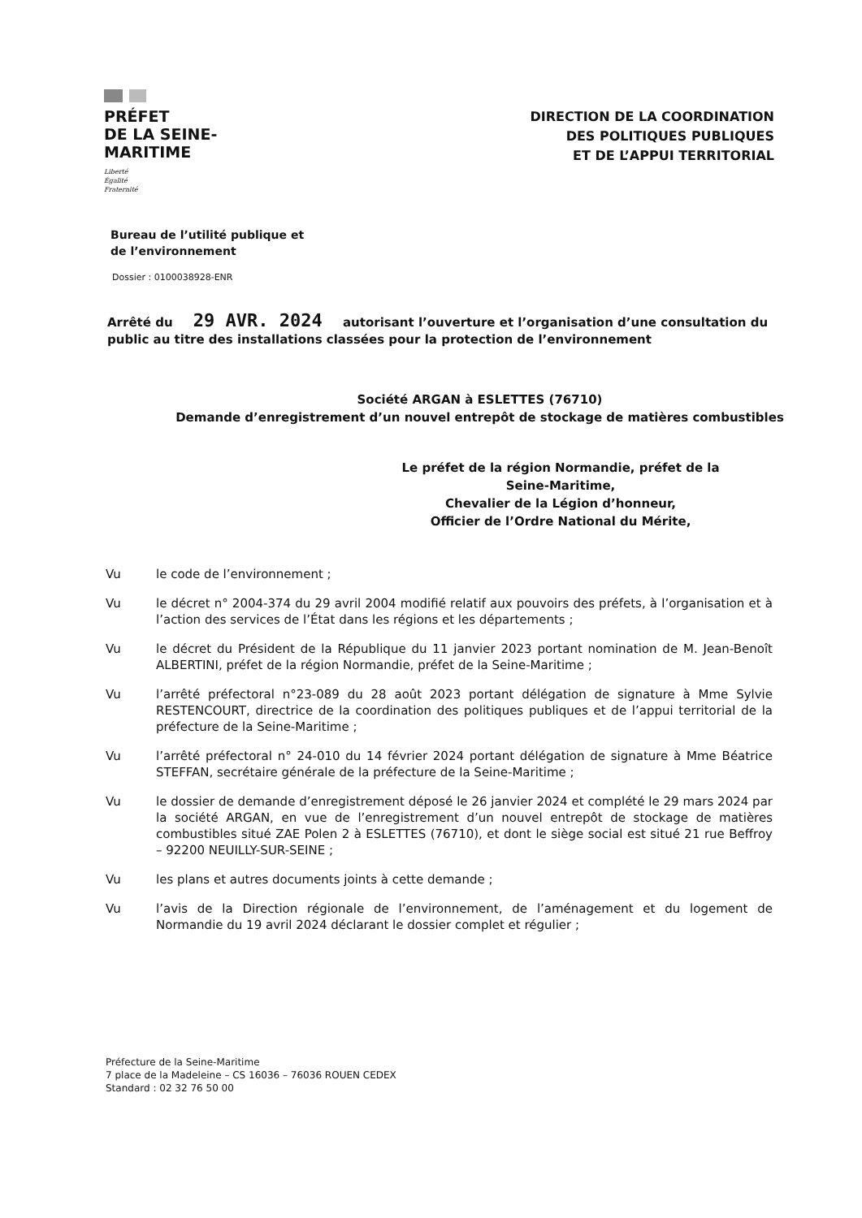PRÉFET
DE LA SEINE-
MARITIME
Liberté
Égalité
Fraternité
DIRECTION DE LA COORDINATION
DES POLITIQUES PUBLIQUES
ET DE L’APPUI TERRITORIAL
Bureau de l’utilité publique et
de l’environnement
Dossier : 0100038928-ENR
Arrêté du 29 AVR. 2024 autorisant l’ouverture et l’organisation d’une consultation du public au titre des installations classées pour la protection de l’environnement
Société ARGAN à ESLETTES (76710)
Demande d’enregistrement d’un nouvel entrepôt de stockage de matières combustibles
Le préfet de la région Normandie, préfet de la Seine-Maritime,
Chevalier de la Légion d’honneur,
Officier de l’Ordre National du Mérite,
Vu le code de l’environnement ;
Vu le décret n° 2004-374 du 29 avril 2004 modifié relatif aux pouvoirs des préfets, à l’organisation et à l’action des services de l’État dans les régions et les départements ;
Vu le décret du Président de la République du 11 janvier 2023 portant nomination de M. Jean-Benoît ALBERTINI, préfet de la région Normandie, préfet de la Seine-Maritime ;
Vu l’arrêté préfectoral n°23-089 du 28 août 2023 portant délégation de signature à Mme Sylvie RESTENCOURT, directrice de la coordination des politiques publiques et de l’appui territorial de la préfecture de la Seine-Maritime ;
Vu l’arrêté préfectoral n° 24-010 du 14 février 2024 portant délégation de signature à Mme Béatrice STEFFAN, secrétaire générale de la préfecture de la Seine-Maritime ;
Vu le dossier de demande d’enregistrement déposé le 26 janvier 2024 et complété le 29 mars 2024 par la société ARGAN, en vue de l’enregistrement d’un nouvel entrepôt de stockage de matières combustibles situé ZAE Polen 2 à ESLETTES (76710), et dont le siège social est situé 21 rue Beffroy – 92200 NEUILLY-SUR-SEINE ;
Vu les plans et autres documents joints à cette demande ;
Vu l’avis de la Direction régionale de l’environnement, de l’aménagement et du logement de Normandie du 19 avril 2024 déclarant le dossier complet et régulier ;
Préfecture de la Seine-Maritime
7 place de la Madeleine – CS 16036 – 76036 ROUEN CEDEX
Standard : 02 32 76 50 00